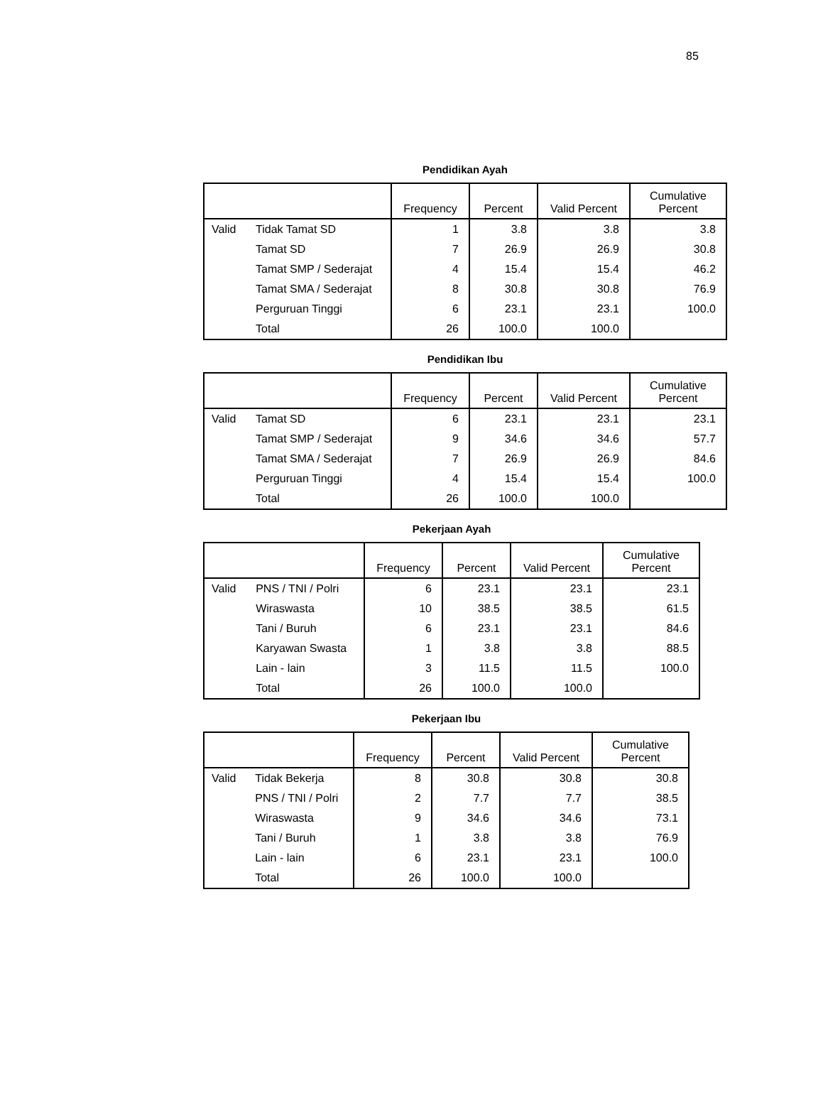85
Pendidikan Ayah
| | | Frequency | Percent | Valid Percent | Cumulative Percent |
| --- | --- | --- | --- | --- | --- |
| Valid | Tidak Tamat SD | 1 | 3.8 | 3.8 | 3.8 |
| | Tamat SD | 7 | 26.9 | 26.9 | 30.8 |
| | Tamat SMP / Sederajat | 4 | 15.4 | 15.4 | 46.2 |
| | Tamat SMA / Sederajat | 8 | 30.8 | 30.8 | 76.9 |
| | Perguruan Tinggi | 6 | 23.1 | 23.1 | 100.0 |
| | Total | 26 | 100.0 | 100.0 | |
Pendidikan Ibu
| | | Frequency | Percent | Valid Percent | Cumulative Percent |
| --- | --- | --- | --- | --- | --- |
| Valid | Tamat SD | 6 | 23.1 | 23.1 | 23.1 |
| | Tamat SMP / Sederajat | 9 | 34.6 | 34.6 | 57.7 |
| | Tamat SMA / Sederajat | 7 | 26.9 | 26.9 | 84.6 |
| | Perguruan Tinggi | 4 | 15.4 | 15.4 | 100.0 |
| | Total | 26 | 100.0 | 100.0 | |
Pekerjaan Ayah
| | | Frequency | Percent | Valid Percent | Cumulative Percent |
| --- | --- | --- | --- | --- | --- |
| Valid | PNS / TNI / Polri | 6 | 23.1 | 23.1 | 23.1 |
| | Wiraswasta | 10 | 38.5 | 38.5 | 61.5 |
| | Tani / Buruh | 6 | 23.1 | 23.1 | 84.6 |
| | Karyawan Swasta | 1 | 3.8 | 3.8 | 88.5 |
| | Lain - lain | 3 | 11.5 | 11.5 | 100.0 |
| | Total | 26 | 100.0 | 100.0 | |
Pekerjaan Ibu
| | | Frequency | Percent | Valid Percent | Cumulative Percent |
| --- | --- | --- | --- | --- | --- |
| Valid | Tidak Bekerja | 8 | 30.8 | 30.8 | 30.8 |
| | PNS / TNI / Polri | 2 | 7.7 | 7.7 | 38.5 |
| | Wiraswasta | 9 | 34.6 | 34.6 | 73.1 |
| | Tani / Buruh | 1 | 3.8 | 3.8 | 76.9 |
| | Lain - lain | 6 | 23.1 | 23.1 | 100.0 |
| | Total | 26 | 100.0 | 100.0 | |